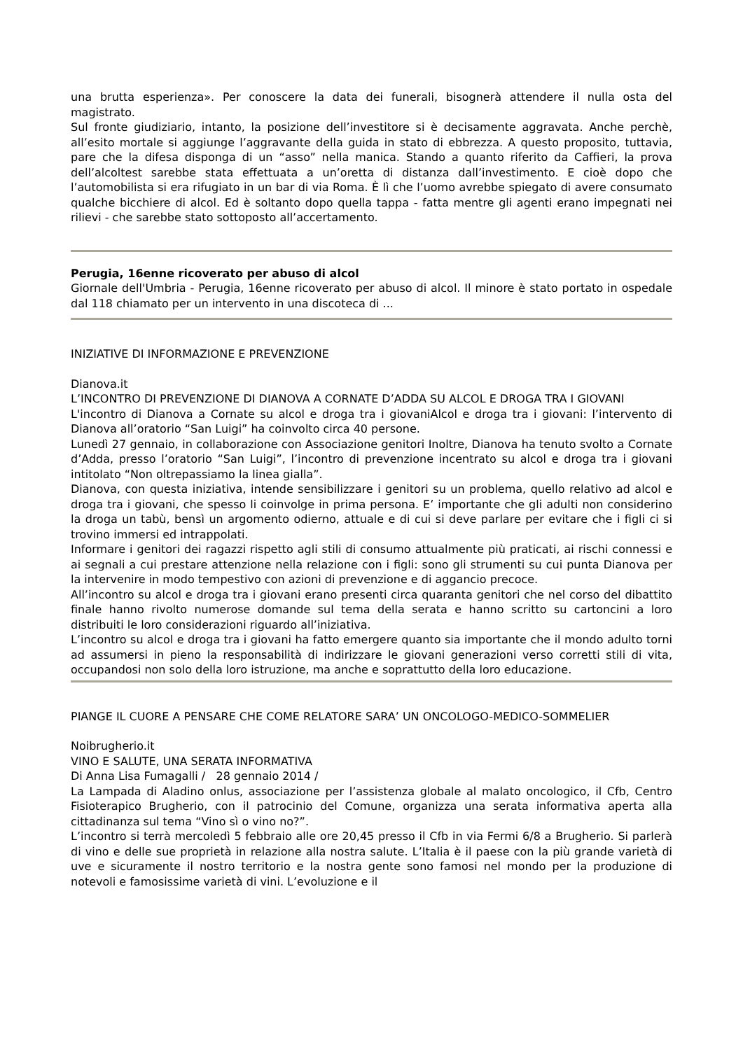una brutta esperienza». Per conoscere la data dei funerali, bisognerà attendere il nulla osta del magistrato.
Sul fronte giudiziario, intanto, la posizione dell’investitore si è decisamente aggravata. Anche perchè, all’esito mortale si aggiunge l’aggravante della guida in stato di ebbrezza. A questo proposito, tuttavia, pare che la difesa disponga di un “asso” nella manica. Stando a quanto riferito da Caffieri, la prova dell’alcoltest sarebbe stata effettuata a un’oretta di distanza dall’investimento. E cioè dopo che l’automobilista si era rifugiato in un bar di via Roma. È lì che l’uomo avrebbe spiegato di avere consumato qualche bicchiere di alcol. Ed è soltanto dopo quella tappa - fatta mentre gli agenti erano impegnati nei rilievi - che sarebbe stato sottoposto all’accertamento.
Perugia, 16enne ricoverato per abuso di alcol
Giornale dell'Umbria - Perugia, 16enne ricoverato per abuso di alcol. Il minore è stato portato in ospedale dal 118 chiamato per un intervento in una discoteca di ...
INIZIATIVE DI INFORMAZIONE E PREVENZIONE
Dianova.it
L’INCONTRO DI PREVENZIONE DI DIANOVA A CORNATE D’ADDA SU ALCOL E DROGA TRA I GIOVANI
L'incontro di Dianova a Cornate su alcol e droga tra i giovaniAlcol e droga tra i giovani: l’intervento di Dianova all’oratorio “San Luigi” ha coinvolto circa 40 persone.
Lunedì 27 gennaio, in collaborazione con Associazione genitori Inoltre, Dianova ha tenuto svolto a Cornate d’Adda, presso l’oratorio “San Luigi”, l’incontro di prevenzione incentrato su alcol e droga tra i giovani intitolato “Non oltrepassiamo la linea gialla”.
Dianova, con questa iniziativa, intende sensibilizzare i genitori su un problema, quello relativo ad alcol e droga tra i giovani, che spesso li coinvolge in prima persona. E’ importante che gli adulti non considerino la droga un tabù, bensì un argomento odierno, attuale e di cui si deve parlare per evitare che i figli ci si trovino immersi ed intrappolati.
Informare i genitori dei ragazzi rispetto agli stili di consumo attualmente più praticati, ai rischi connessi e ai segnali a cui prestare attenzione nella relazione con i figli: sono gli strumenti su cui punta Dianova per la intervenire in modo tempestivo con azioni di prevenzione e di aggancio precoce.
All’incontro su alcol e droga tra i giovani erano presenti circa quaranta genitori che nel corso del dibattito finale hanno rivolto numerose domande sul tema della serata e hanno scritto su cartoncini a loro distribuiti le loro considerazioni riguardo all’iniziativa.
L’incontro su alcol e droga tra i giovani ha fatto emergere quanto sia importante che il mondo adulto torni ad assumersi in pieno la responsabilità di indirizzare le giovani generazioni verso corretti stili di vita, occupandosi non solo della loro istruzione, ma anche e soprattutto della loro educazione.
PIANGE IL CUORE A PENSARE CHE COME RELATORE SARA’ UN ONCOLOGO-MEDICO-SOMMELIER
Noibrugherio.it
VINO E SALUTE, UNA SERATA INFORMATIVA
Di Anna Lisa Fumagalli / 28 gennaio 2014 /
La Lampada di Aladino onlus, associazione per l’assistenza globale al malato oncologico, il Cfb, Centro Fisioterapico Brugherio, con il patrocinio del Comune, organizza una serata informativa aperta alla cittadinanza sul tema “Vino sì o vino no?”.
L’incontro si terrà mercoledì 5 febbraio alle ore 20,45 presso il Cfb in via Fermi 6/8 a Brugherio. Si parlerà di vino e delle sue proprietà in relazione alla nostra salute. L’Italia è il paese con la più grande varietà di uve e sicuramente il nostro territorio e la nostra gente sono famosi nel mondo per la produzione di notevoli e famosissime varietà di vini. L’evoluzione e il